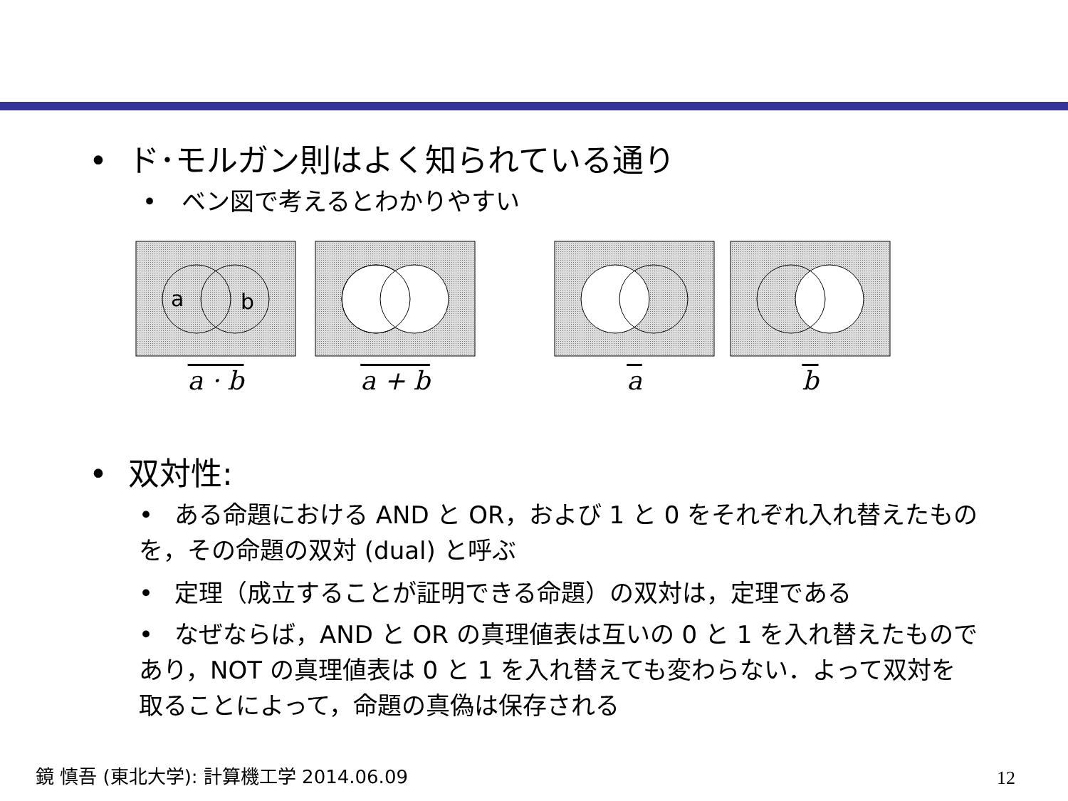• ド･モルガン則はよく知られている通り
• ベン図で考えるとわかりやすい
a
b
a · b
a + b a b
• 双対性:
• ある命題における AND と OR，および 1 と 0 をそれぞれ入れ替えたものを，その命題の双対 (dual) と呼ぶ
• 定理（成立することが証明できる命題）の双対は，定理である
• なぜならば，AND と OR の真理値表は互いの 0 と 1 を入れ替えたものであり，NOT の真理値表は 0 と 1 を入れ替えても変わらない．よって双対を取ることによって，命題の真偽は保存される
鏡 慎吾 (東北大学): 計算機工学 2014.06.09
12